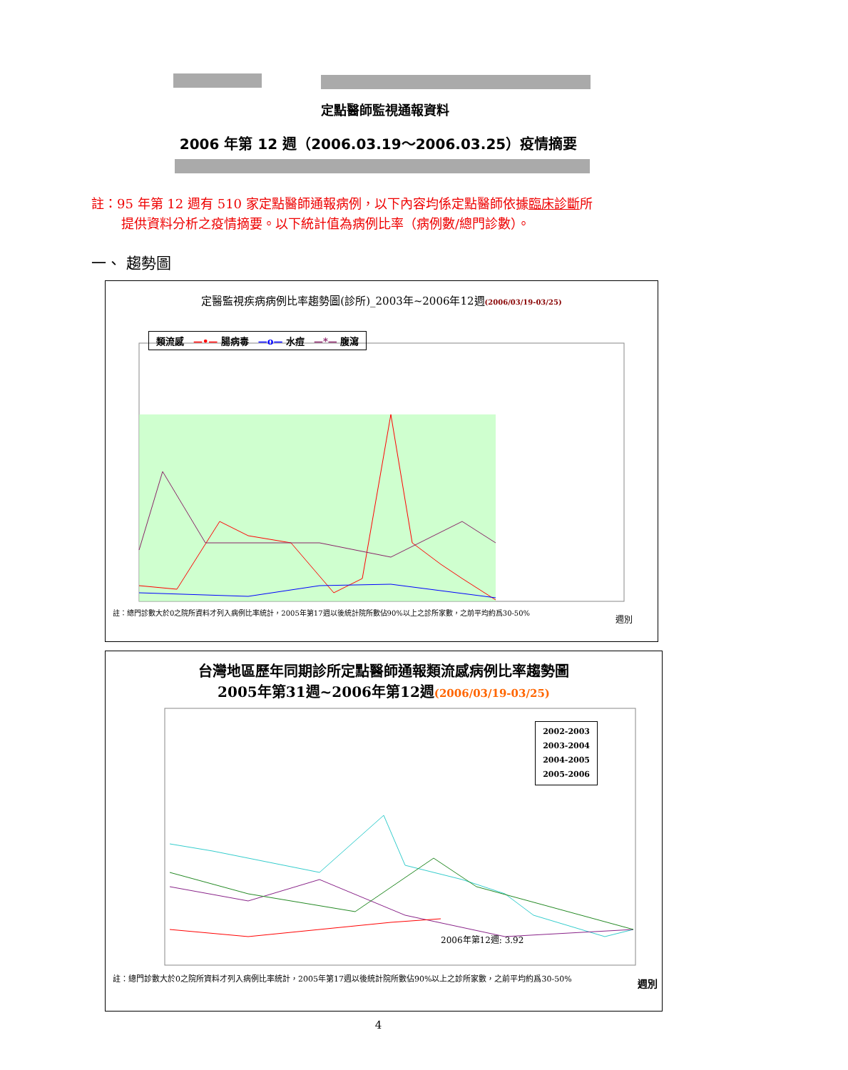定點醫師監視通報資料
2006 年第 12 週（2006.03.19～2006.03.25）疫情摘要
註：95 年第 12 週有 510 家定點醫師通報病例，以下內容均係定點醫師依據臨床診斷所
提供資料分析之疫情摘要。以下統計值為病例比率（病例數/總門診數）。
一、 趨勢圖
定醫監視疾病病例比率趨勢圖(診所)_2003年~2006年12週(2006/03/19-03/25)
註：總門診數大於0之院所資料才列入病例比率統計，2005年第17週以後統計院所數佔90%以上之診所家數，之前平均約爲30-50%
類流感　—•— 腸病毒　—o— 水痘　—*— 腹瀉
週別
台灣地區歷年同期診所定點醫師通報類流感病例比率趨勢圖
2005年第31週~2006年第12週(2006/03/19-03/25)
2002-2003
2003-2004
2004-2005
2005-2006
2006年第12週: 3.92
週別
註：總門診數大於0之院所資料才列入病例比率統計，2005年第17週以後統計院所數佔90%以上之診所家數，之前平均約爲30-50%
4